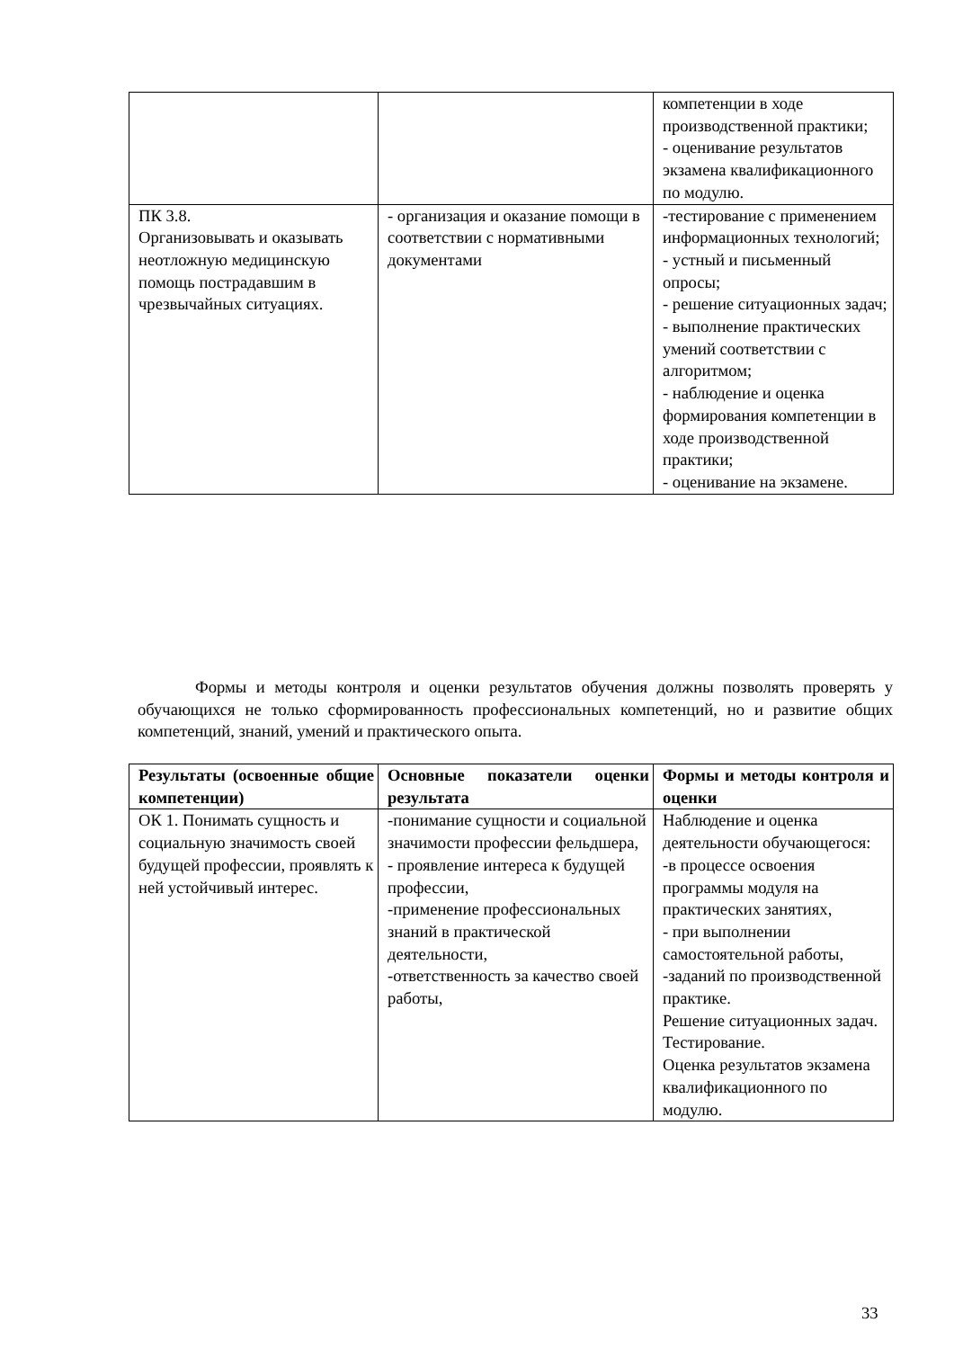| | | компетенции в ходе производственной практики; - оценивание результатов экзамена квалификационного по модулю. |
| ПК 3.8. Организовывать и оказывать неотложную медицинскую помощь пострадавшим в чрезвычайных ситуациях. | - организация и оказание помощи в соответствии с нормативными документами | -тестирование с применением информационных технологий; - устный и письменный опросы; - решение ситуационных задач; - выполнение практических умений соответствии с алгоритмом; - наблюдение и оценка формирования компетенции в ходе производственной практики; - оценивание на экзамене. |
Формы и методы контроля и оценки результатов обучения должны позволять проверять у обучающихся не только сформированность профессиональных компетенций, но и развитие общих компетенций, знаний, умений и практического опыта.
| Результаты (освоенные общие компетенции) | Основные показатели оценки результата | Формы и методы контроля и оценки |
| --- | --- | --- |
| ОК 1. Понимать сущность и социальную значимость своей будущей профессии, проявлять к ней устойчивый интерес. | -понимание сущности и социальной значимости профессии фельдшера, - проявление интереса к будущей профессии, -применение профессиональных знаний в практической деятельности, -ответственность за качество своей работы, | Наблюдение и оценка деятельности обучающегося: -в процессе освоения программы модуля на практических занятиях, - при выполнении самостоятельной работы, -заданий по производственной практике. Решение ситуационных задач. Тестирование. Оценка результатов экзамена квалификационного по модулю. |
33